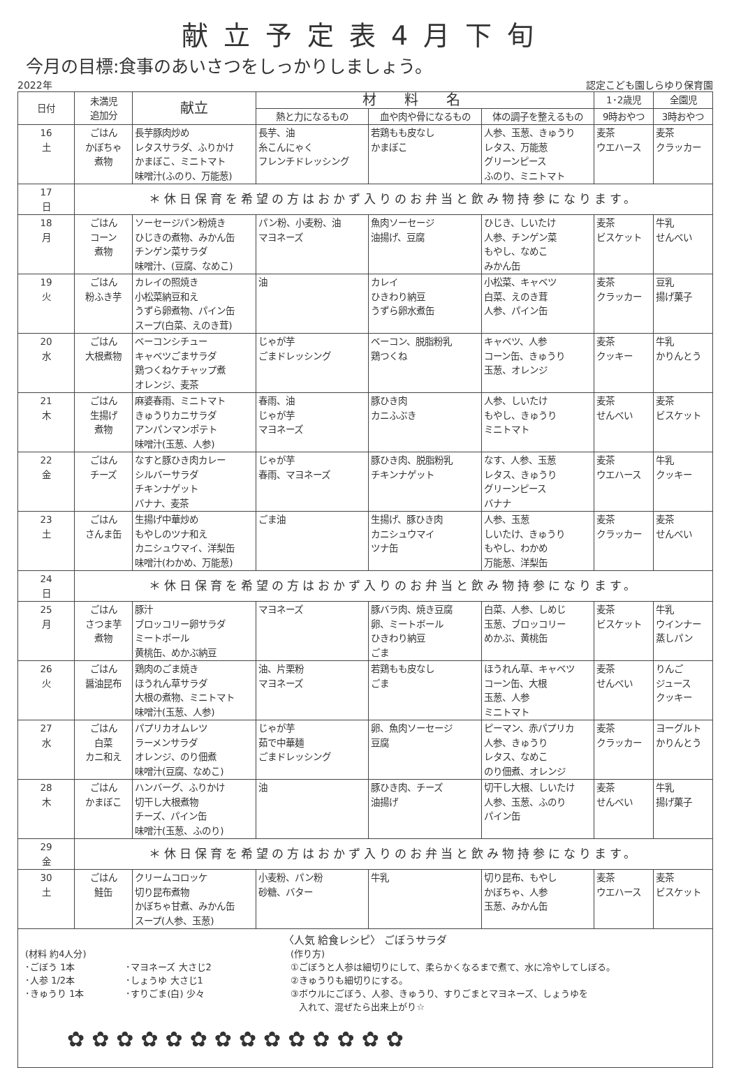献立予定表4月下旬
今月の目標:食事のあいさつをしっかりしましょう。
2022年 認定こども園しらゆり保育園
| 日付 | 未満児 追加分 | 献立 | 材料名 | | | 1･2歳児 | 全園児 |
| --- | --- | --- | --- | --- | --- | --- | --- |
| | | | 熱と力になるもの | 血や肉や骨になるもの | 体の調子を整えるもの | 9時おやつ | 3時おやつ |
| 16 土 | ごはん かぼちゃ 煮物 | 長芋豚肉炒め レタスサラダ、ふりかけ かまぼこ、ミニトマト 味噌汁(ふのり、万能葱) | 長芋、油 糸こんにゃく フレンチドレッシング | 若鶏もも皮なし かまぼこ | 人参、玉葱、きゅうり レタス、万能葱 グリーンピース ふのり、ミニトマト | 麦茶 ウエハース | 麦茶 クラッカー |
| 17 日 | ＊休日保育を希望の方はおかず入りのお弁当と飲み物持参になります。 | | | | | | |
| 18 月 | ごはん コーン 煮物 | ソーセージパン粉焼き ひじきの煮物、みかん缶 チンゲン菜サラダ 味噌汁、(豆腐、なめこ) | パン粉、小麦粉、油 マヨネーズ | 魚肉ソーセージ 油揚げ、豆腐 | ひじき、しいたけ 人参、チンゲン菜 もやし、なめこ みかん缶 | 麦茶 ビスケット | 牛乳 せんべい |
| 19 火 | ごはん 粉ふき芋 | カレイの照焼き 小松菜納豆和え うずら卵煮物、パイン缶 スープ(白菜、えのき茸) | 油 | カレイ ひきわり納豆 うずら卵水煮缶 | 小松菜、キャベツ 白菜、えのき茸 人参、パイン缶 | 麦茶 クラッカー | 豆乳 揚げ菓子 |
| 20 水 | ごはん 大根煮物 | ベーコンシチュー キャベツごまサラダ 鶏つくねケチャップ煮 オレンジ、麦茶 | じゃが芋 ごまドレッシング | ベーコン、脱脂粉乳 鶏つくね | キャベツ、人参 コーン缶、きゅうり 玉葱、オレンジ | 麦茶 クッキー | 牛乳 かりんとう |
| 21 木 | ごはん 生揚げ 煮物 | 麻婆春雨、ミニトマト きゅうりカニサラダ アンパンマンポテト 味噌汁(玉葱、人参) | 春雨、油 じゃが芋 マヨネーズ | 豚ひき肉 カニふぶき | 人参、しいたけ もやし、きゅうり ミニトマト | 麦茶 せんべい | 麦茶 ビスケット |
| 22 金 | ごはん チーズ | なすと豚ひき肉カレー シルバーサラダ チキンナゲット バナナ、麦茶 | じゃが芋 春雨、マヨネーズ | 豚ひき肉、脱脂粉乳 チキンナゲット | なす、人参、玉葱 レタス、きゅうり グリーンピース バナナ | 麦茶 ウエハース | 牛乳 クッキー |
| 23 土 | ごはん さんま缶 | 生揚げ中華炒め もやしのツナ和え カニシュウマイ、洋梨缶 味噌汁(わかめ、万能葱) | ごま油 | 生揚げ、豚ひき肉 カニシュウマイ ツナ缶 | 人参、玉葱 しいたけ、きゅうり もやし、わかめ 万能葱、洋梨缶 | 麦茶 クラッカー | 麦茶 せんべい |
| 24 日 | ＊休日保育を希望の方はおかず入りのお弁当と飲み物持参になります。 | | | | | | |
| 25 月 | ごはん さつま芋 煮物 | 豚汁 ブロッコリー卵サラダ ミートボール 黄桃缶、めかぶ納豆 | マヨネーズ | 豚バラ肉、焼き豆腐 卵、ミートボール ひきわり納豆 ごま | 白菜、人参、しめじ 玉葱、ブロッコリー めかぶ、黄桃缶 | 麦茶 ビスケット | 牛乳 ウインナー 蒸しパン |
| 26 火 | ごはん 醤油昆布 | 鶏肉のごま焼き ほうれん草サラダ 大根の煮物、ミニトマト 味噌汁(玉葱、人参) | 油、片栗粉 マヨネーズ | 若鶏もも皮なし ごま | ほうれん草、キャベツ コーン缶、大根 玉葱、人参 ミニトマト | 麦茶 せんべい | りんご ジュース クッキー |
| 27 水 | ごはん 白菜 カニ和え | パプリカオムレツ ラーメンサラダ オレンジ、のり佃煮 味噌汁(豆腐、なめこ) | じゃが芋 茹で中華麺 ごまドレッシング | 卵、魚肉ソーセージ 豆腐 | ピーマン、赤パプリカ 人参、きゅうり レタス、なめこ のり佃煮、オレンジ | 麦茶 クラッカー | ヨーグルト かりんとう |
| 28 木 | ごはん かまぼこ | ハンバーグ、ふりかけ 切干し大根煮物 チーズ、パイン缶 味噌汁(玉葱、ふのり) | 油 | 豚ひき肉、チーズ 油揚げ | 切干し大根、しいたけ 人参、玉葱、ふのり パイン缶 | 麦茶 せんべい | 牛乳 揚げ菓子 |
| 29 金 | ＊休日保育を希望の方はおかず入りのお弁当と飲み物持参になります。 | | | | | | |
| 30 土 | ごはん 鮭缶 | クリームコロッケ 切り昆布煮物 かぼちゃ甘煮、みかん缶 スープ(人参、玉葱) | 小麦粉、パン粉 砂糖、バター | 牛乳 | 切り昆布、もやし かぼちゃ、人参 玉葱、みかん缶 | 麦茶 ウエハース | 麦茶 ビスケット |
〈人気 給食レシピ〉 ごぼうサラダ
(材料 約4人分)
･ごぼう 1本
･人参 1/2本
･きゅうり 1本
･マヨネーズ 大さじ2
･しょうゆ 大さじ1
･すりごま(白) 少々
(作り方)
①ごぼうと人参は細切りにして、柔らかくなるまで煮て、水に冷やしてしぼる。
②きゅうりも細切りにする。
③ボウルにごぼう、人参、きゅうり、すりごまとマヨネーズ、しょうゆを
入れて、混ぜたら出来上がり☆
✿✿✿✿✿✿✿✿✿✿✿✿✿✿